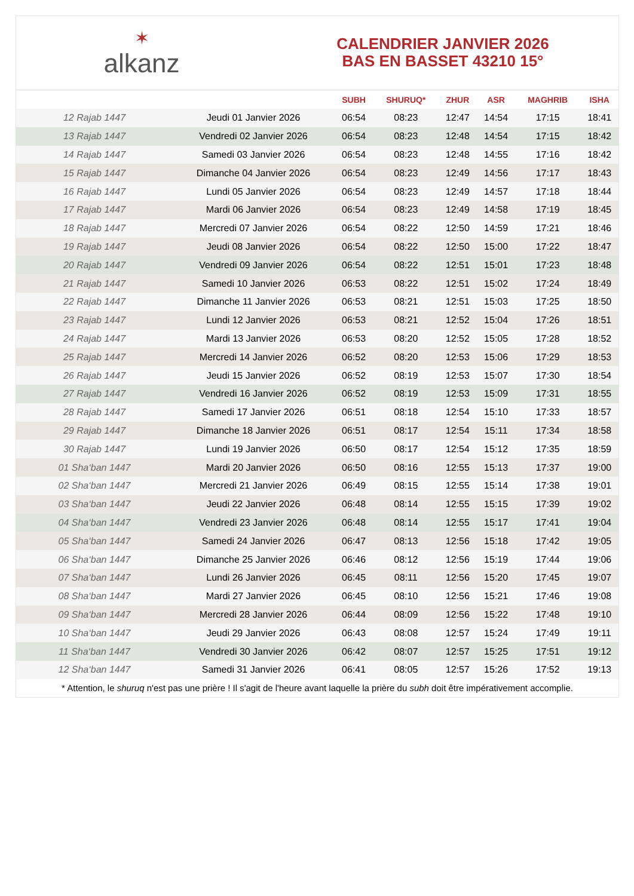✶
alkanz
CALENDRIER JANVIER 2026
BAS EN BASSET 43210 15°
| | | SUBH | SHURUQ* | ZHUR | ASR | MAGHRIB | ISHA |
| --- | --- | --- | --- | --- | --- | --- | --- |
| 12 Rajab 1447 | Jeudi 01 Janvier 2026 | 06:54 | 08:23 | 12:47 | 14:54 | 17:15 | 18:41 |
| 13 Rajab 1447 | Vendredi 02 Janvier 2026 | 06:54 | 08:23 | 12:48 | 14:54 | 17:15 | 18:42 |
| 14 Rajab 1447 | Samedi 03 Janvier 2026 | 06:54 | 08:23 | 12:48 | 14:55 | 17:16 | 18:42 |
| 15 Rajab 1447 | Dimanche 04 Janvier 2026 | 06:54 | 08:23 | 12:49 | 14:56 | 17:17 | 18:43 |
| 16 Rajab 1447 | Lundi 05 Janvier 2026 | 06:54 | 08:23 | 12:49 | 14:57 | 17:18 | 18:44 |
| 17 Rajab 1447 | Mardi 06 Janvier 2026 | 06:54 | 08:23 | 12:49 | 14:58 | 17:19 | 18:45 |
| 18 Rajab 1447 | Mercredi 07 Janvier 2026 | 06:54 | 08:22 | 12:50 | 14:59 | 17:21 | 18:46 |
| 19 Rajab 1447 | Jeudi 08 Janvier 2026 | 06:54 | 08:22 | 12:50 | 15:00 | 17:22 | 18:47 |
| 20 Rajab 1447 | Vendredi 09 Janvier 2026 | 06:54 | 08:22 | 12:51 | 15:01 | 17:23 | 18:48 |
| 21 Rajab 1447 | Samedi 10 Janvier 2026 | 06:53 | 08:22 | 12:51 | 15:02 | 17:24 | 18:49 |
| 22 Rajab 1447 | Dimanche 11 Janvier 2026 | 06:53 | 08:21 | 12:51 | 15:03 | 17:25 | 18:50 |
| 23 Rajab 1447 | Lundi 12 Janvier 2026 | 06:53 | 08:21 | 12:52 | 15:04 | 17:26 | 18:51 |
| 24 Rajab 1447 | Mardi 13 Janvier 2026 | 06:53 | 08:20 | 12:52 | 15:05 | 17:28 | 18:52 |
| 25 Rajab 1447 | Mercredi 14 Janvier 2026 | 06:52 | 08:20 | 12:53 | 15:06 | 17:29 | 18:53 |
| 26 Rajab 1447 | Jeudi 15 Janvier 2026 | 06:52 | 08:19 | 12:53 | 15:07 | 17:30 | 18:54 |
| 27 Rajab 1447 | Vendredi 16 Janvier 2026 | 06:52 | 08:19 | 12:53 | 15:09 | 17:31 | 18:55 |
| 28 Rajab 1447 | Samedi 17 Janvier 2026 | 06:51 | 08:18 | 12:54 | 15:10 | 17:33 | 18:57 |
| 29 Rajab 1447 | Dimanche 18 Janvier 2026 | 06:51 | 08:17 | 12:54 | 15:11 | 17:34 | 18:58 |
| 30 Rajab 1447 | Lundi 19 Janvier 2026 | 06:50 | 08:17 | 12:54 | 15:12 | 17:35 | 18:59 |
| 01 Sha‘ban 1447 | Mardi 20 Janvier 2026 | 06:50 | 08:16 | 12:55 | 15:13 | 17:37 | 19:00 |
| 02 Sha‘ban 1447 | Mercredi 21 Janvier 2026 | 06:49 | 08:15 | 12:55 | 15:14 | 17:38 | 19:01 |
| 03 Sha‘ban 1447 | Jeudi 22 Janvier 2026 | 06:48 | 08:14 | 12:55 | 15:15 | 17:39 | 19:02 |
| 04 Sha‘ban 1447 | Vendredi 23 Janvier 2026 | 06:48 | 08:14 | 12:55 | 15:17 | 17:41 | 19:04 |
| 05 Sha‘ban 1447 | Samedi 24 Janvier 2026 | 06:47 | 08:13 | 12:56 | 15:18 | 17:42 | 19:05 |
| 06 Sha‘ban 1447 | Dimanche 25 Janvier 2026 | 06:46 | 08:12 | 12:56 | 15:19 | 17:44 | 19:06 |
| 07 Sha‘ban 1447 | Lundi 26 Janvier 2026 | 06:45 | 08:11 | 12:56 | 15:20 | 17:45 | 19:07 |
| 08 Sha‘ban 1447 | Mardi 27 Janvier 2026 | 06:45 | 08:10 | 12:56 | 15:21 | 17:46 | 19:08 |
| 09 Sha‘ban 1447 | Mercredi 28 Janvier 2026 | 06:44 | 08:09 | 12:56 | 15:22 | 17:48 | 19:10 |
| 10 Sha‘ban 1447 | Jeudi 29 Janvier 2026 | 06:43 | 08:08 | 12:57 | 15:24 | 17:49 | 19:11 |
| 11 Sha‘ban 1447 | Vendredi 30 Janvier 2026 | 06:42 | 08:07 | 12:57 | 15:25 | 17:51 | 19:12 |
| 12 Sha‘ban 1447 | Samedi 31 Janvier 2026 | 06:41 | 08:05 | 12:57 | 15:26 | 17:52 | 19:13 |
* Attention, le shuruq n'est pas une prière ! Il s'agit de l'heure avant laquelle la prière du subh doit être impérativement accomplie.